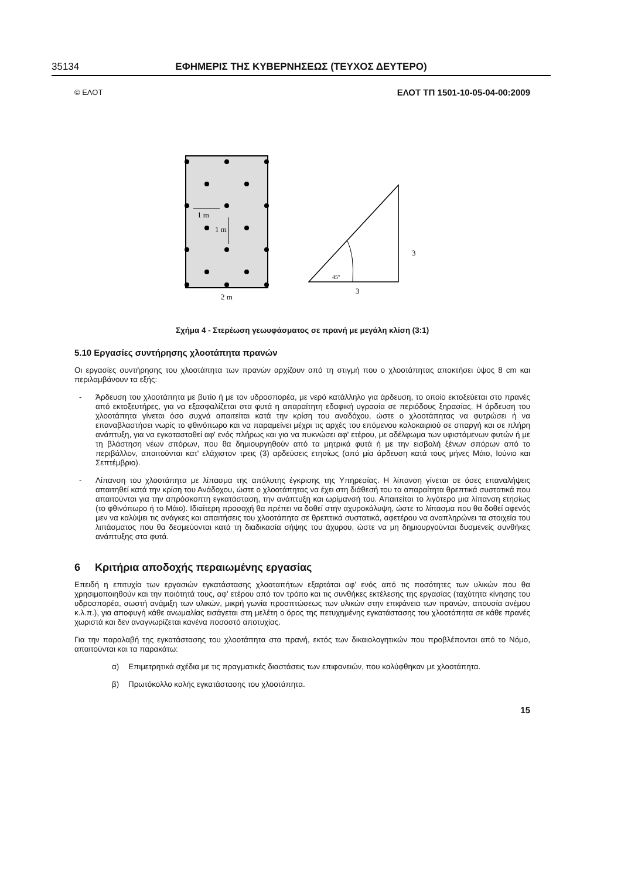35134 ΕΦΗΜΕΡΙΣ ΤΗΣ ΚΥΒΕΡΝΗΣΕΩΣ (ΤΕΥΧΟΣ ΔΕΥΤΕΡΟ)
© ΕΛΟΤ ΕΛΟΤ ΤΠ 1501-10-05-04-00:2009
1 m
1 m
2 m
45º
3
3
Σχήμα 4 - Στερέωση γεωυφάσματος σε πρανή με μεγάλη κλίση (3:1)
5.10 Εργασίες συντήρησης χλοοτάπητα πρανών
Οι εργασίες συντήρησης του χλοοτάπητα των πρανών αρχίζουν από τη στιγμή που ο χλοοτάπητας αποκτήσει ύψος 8 cm και περιλαμβάνουν τα εξής:
- Άρδευση του χλοοτάπητα με βυτίο ή με τον υδροσπορέα, με νερό κατάλληλο για άρδευση, το οποίο εκτοξεύεται στο πρανές από εκτοξευτήρες, για να εξασφαλίζεται στα φυτά η απαραίτητη εδαφική υγρασία σε περιόδους ξηρασίας. Η άρδευση του χλοοτάπητα γίνεται όσο συχνά απαιτείται κατά την κρίση του αναδόχου, ώστε ο χλοοτάπητας να φυτρώσει ή να επαναβλαστήσει νωρίς το φθινόπωρο και να παραμείνει μέχρι τις αρχές του επόμενου καλοκαιριού σε σπαργή και σε πλήρη ανάπτυξη, για να εγκατασταθεί αφ' ενός πλήρως και για να πυκνώσει αφ' ετέρου, με αδέλφωμα των υφιστάμενων φυτών ή με τη βλάστηση νέων σπόρων, που θα δημιουργηθούν από τα μητρικά φυτά ή με την εισβολή ξένων σπόρων από το περιβάλλον, απαιτούνται κατ' ελάχιστον τρεις (3) αρδεύσεις ετησίως (από μία άρδευση κατά τους μήνες Μάιο, Ιούνιο και Σεπτέμβριο).
- Λίπανση του χλοοτάπητα με λίπασμα της απόλυτης έγκρισης της Υπηρεσίας. Η λίπανση γίνεται σε όσες επαναλήψεις απαιτηθεί κατά την κρίση του Ανάδοχου, ώστε ο χλοοτάπητας να έχει στη διάθεσή του τα απαραίτητα θρεπτικά συστατικά που απαιτούνται για την απρόσκοπτη εγκατάσταση, την ανάπτυξη και ωρίμανσή του. Απαιτείται το λιγότερο μια λίπανση ετησίως (το φθινόπωρο ή το Μάιο). Ιδιαίτερη προσοχή θα πρέπει να δοθεί στην αχυροκάλυψη, ώστε το λίπασμα που θα δοθεί αφενός μεν να καλύψει τις ανάγκες και απαιτήσεις του χλοοτάπητα σε θρεπτικά συστατικά, αφετέρου να αναπληρώνει τα στοιχεία του λιπάσματος που θα δεσμεύονται κατά τη διαδικασία σήψης του άχυρου, ώστε να μη δημιουργούνται δυσμενείς συνθήκες ανάπτυξης στα φυτά.
6 Κριτήρια αποδοχής περαιωμένης εργασίας
Επειδή η επιτυχία των εργασιών εγκατάστασης χλοοταπήτων εξαρτάται αφ' ενός από τις ποσότητες των υλικών που θα χρησιμοποιηθούν και την ποιότητά τους, αφ' ετέρου από τον τρόπο και τις συνθήκες εκτέλεσης της εργασίας (ταχύτητα κίνησης του υδροσπορέα, σωστή ανάμιξη των υλικών, μικρή γωνία προσπτώσεως των υλικών στην επιφάνεια των πρανών, απουσία ανέμου κ.λ.π.), για αποφυγή κάθε ανωμαλίας εισάγεται στη μελέτη ο όρος της πετυχημένης εγκατάστασης του χλοοτάπητα σε κάθε πρανές χωριστά και δεν αναγνωρίζεται κανένα ποσοστό αποτυχίας.
Για την παραλαβή της εγκατάστασης του χλοοτάπητα στα πρανή, εκτός των δικαιολογητικών που προβλέπονται από το Νόμο, απαιτούνται και τα παρακάτω:
α) Επιμετρητικά σχέδια με τις πραγματικές διαστάσεις των επιφανειών, που καλύφθηκαν με χλοοτάπητα.
β) Πρωτόκολλο καλής εγκατάστασης του χλοοτάπητα.
15